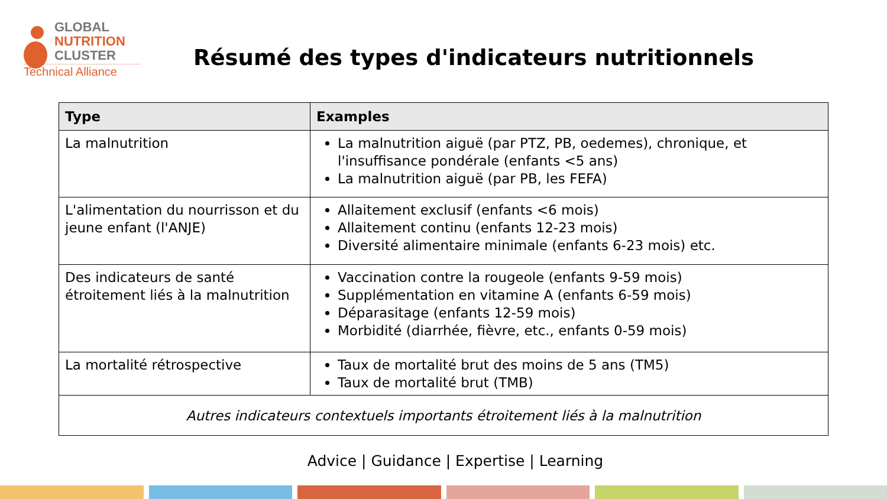GLOBAL
NUTRITION
CLUSTER
Technical Alliance
Résumé des types d'indicateurs nutritionnels
| Type | Examples |
| --- | --- |
| La malnutrition | La malnutrition aiguë (par PTZ, PB, oedemes), chronique, et l'insuffisance pondérale (enfants <5 ans) La malnutrition aiguë (par PB, les FEFA) |
| L'alimentation du nourrisson et du jeune enfant (l'ANJE) | Allaitement exclusif (enfants <6 mois) Allaitement continu (enfants 12-23 mois) Diversité alimentaire minimale (enfants 6-23 mois) etc. |
| Des indicateurs de santé étroitement liés à la malnutrition | Vaccination contre la rougeole (enfants 9-59 mois) Supplémentation en vitamine A (enfants 6-59 mois) Déparasitage (enfants 12-59 mois) Morbidité (diarrhée, fièvre, etc., enfants 0-59 mois) |
| La mortalité rétrospective | Taux de mortalité brut des moins de 5 ans (TM5) Taux de mortalité brut (TMB) |
| Autres indicateurs contextuels importants étroitement liés à la malnutrition | |
Advice | Guidance | Expertise | Learning